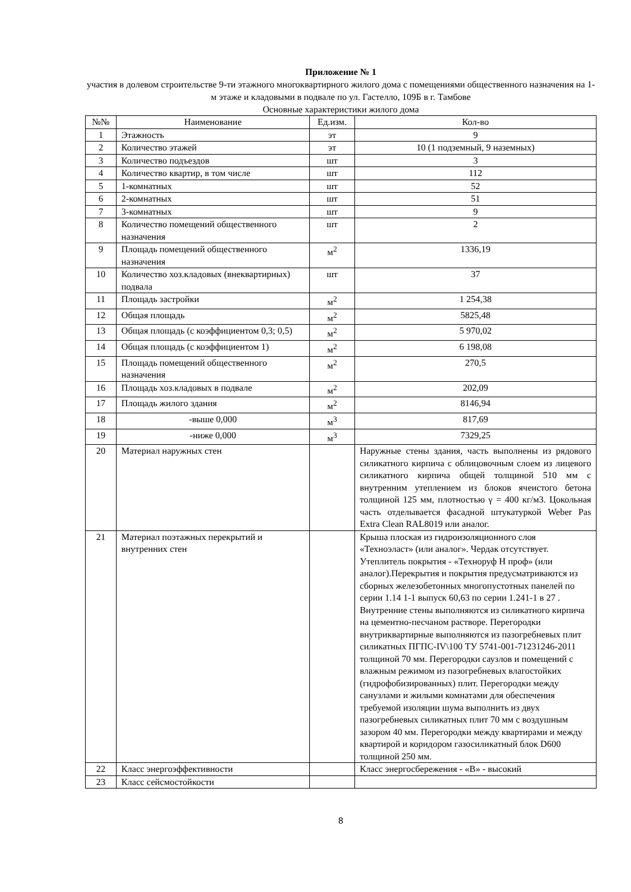Приложение № 1
участия в долевом строительстве 9-ти этажного многоквартирного жилого дома с помещениями общественного назначения на 1-м этаже и кладовыми в подвале по ул. Гастелло, 109Б в г. Тамбове
Основные характеристики жилого дома
| №№ | Наименование | Ед.изм. | Кол-во |
| 1 | Этажность | эт | 9 |
| 2 | Количество этажей | эт | 10 (1 подземный, 9 наземных) |
| 3 | Количество подъездов | шт | 3 |
| 4 | Количество квартир, в том числе | шт | 112 |
| 5 | 1-комнатных | шт | 52 |
| 6 | 2-комнатных | шт | 51 |
| 7 | 3-комнатных | шт | 9 |
| 8 | Количество помещений общественного назначения | шт | 2 |
| 9 | Площадь помещений общественного назначения | м<sup>2</sup> | 1336,19 |
| 10 | Количество хоз.кладовых (внеквартирных) подвала | шт | 37 |
| 11 | Площадь застройки | м<sup>2</sup> | 1 254,38 |
| 12 | Общая площадь | м<sup>2</sup> | 5825,48 |
| 13 | Общая площадь (с коэффициентом 0,3; 0,5) | м<sup>2</sup> | 5 970,02 |
| 14 | Общая площадь (с коэффициентом 1) | м<sup>2</sup> | 6 198,08 |
| 15 | Площадь помещений общественного назначения | м<sup>2</sup> | 270,5 |
| 16 | Площадь хоз.кладовых в подвале | м<sup>2</sup> | 202,09 |
| 17 | Площадь жилого здания | м<sup>2</sup> | 8146,94 |
| 18 | -выше 0,000 | м<sup>3</sup> | 817,69 |
| 19 | -ниже 0,000 | м<sup>3</sup> | 7329,25 |
| 20 | Материал наружных стен | | Наружные стены здания, часть выполнены из рядового силикатного кирпича с облицовочным слоем из лицевого силикатного кирпича общей толщиной 510 мм с внутренним утеплением из блоков ячеистого бетона толщиной 125 мм, плотностью γ = 400 кг/м3. Цокольная часть отделывается фасадной штукатуркой Weber Pas Extra Clean RAL8019 или аналог. |
| 21 | Материал поэтажных перекрытий и внутренних стен | | Крыша плоская из гидроизоляционного слоя «Техноэласт» (или аналог». Чердак отсутствует. Утеплитель покрытия - «Технoруф Н проф» (или аналог).Перекрытия и покрытия предусматриваются из сборных железобетонных многопустотных панелей по серии 1.14 1-1 выпуск 60,63 по серии 1.241-1 в 27 . Внутренние стены выполняются из силикатного кирпича на цементно-песчаном растворе. Перегородки внутриквартирные выполняются из пазогребневых плит силикатных ПГПС-IV\100 ТУ 5741-001-71231246-2011 толщиной 70 мм. Перегородки саузлов и помещений с влажным режимом из пазогребневых влагостойких (гидрофобизированных) плит. Перегородки между санузлами и жилыми комнатами для обеспечения требуемой изоляции шума выполнить из двух пазогребневых силикатных плит 70 мм с воздушным зазором 40 мм. Перегородки между квартирами и между квартирой и коридором газосиликатный блок D600 толщиной 250 мм. |
| 22 | Класс энергоэффективности | | Класс энергосбережения - «В» - высокий |
| 23 | Класс сейсмостойкости | | |
8